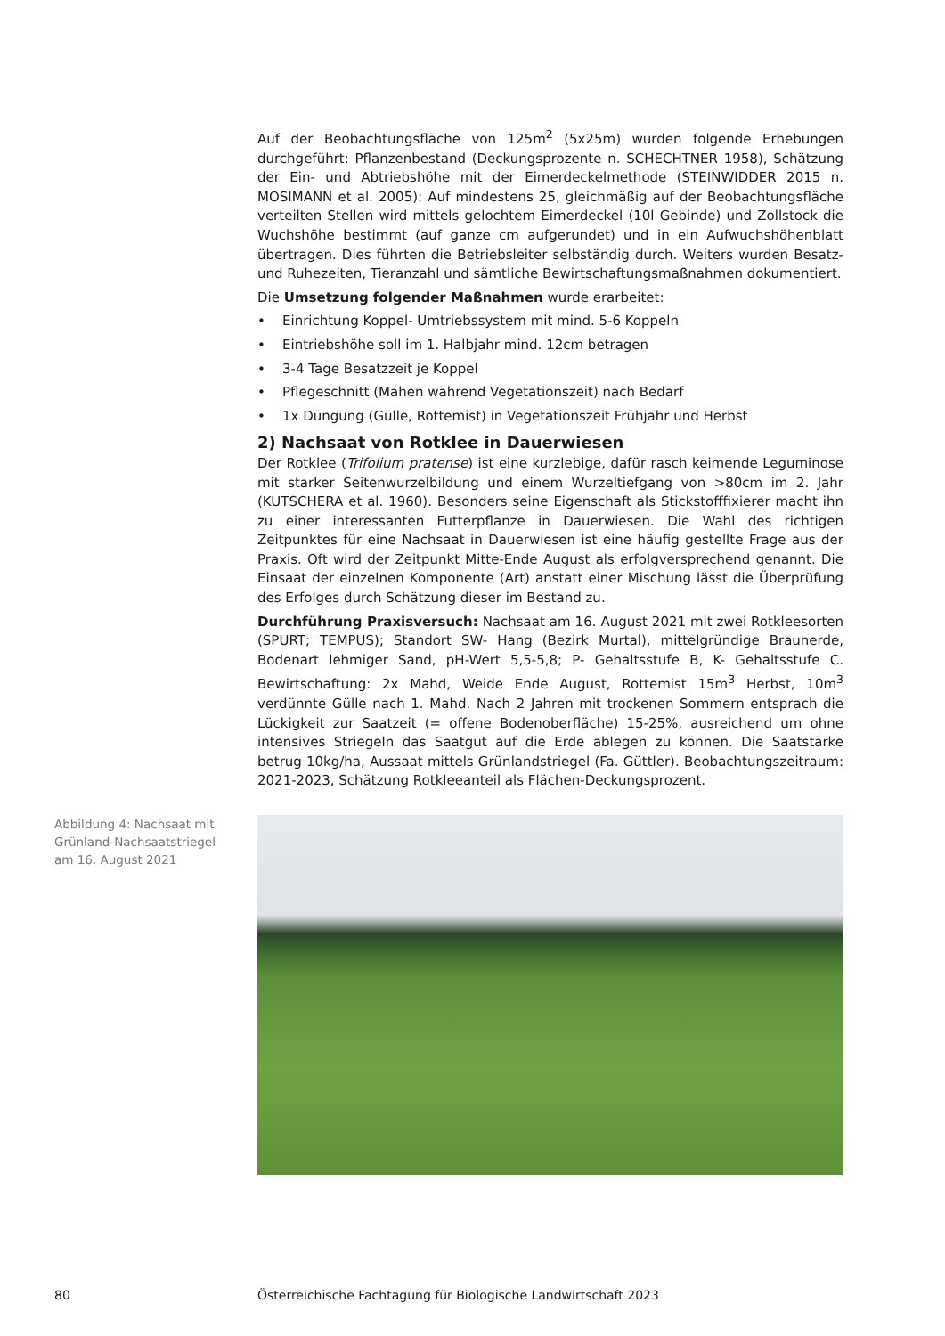Auf der Beobachtungsfläche von 125m<sup>2</sup> (5x25m) wurden folgende Erhebungen durchgeführt: Pflanzenbestand (Deckungsprozente n. SCHECHTNER 1958), Schätzung der Ein- und Abtriebshöhe mit der Eimerdeckelmethode (STEINWIDDER 2015 n. MOSIMANN et al. 2005): Auf mindestens 25, gleichmäßig auf der Beobachtungsfläche verteilten Stellen wird mittels gelochtem Eimerdeckel (10l Gebinde) und Zollstock die Wuchshöhe bestimmt (auf ganze cm aufgerundet) und in ein Aufwuchshöhenblatt übertragen. Dies führten die Betriebsleiter selbständig durch. Weiters wurden Besatz- und Ruhezeiten, Tieranzahl und sämtliche Bewirtschaftungsmaßnahmen dokumentiert.
Die Umsetzung folgender Maßnahmen wurde erarbeitet:
• Einrichtung Koppel- Umtriebssystem mit mind. 5-6 Koppeln
• Eintriebshöhe soll im 1. Halbjahr mind. 12cm betragen
• 3-4 Tage Besatzzeit je Koppel
• Pflegeschnitt (Mähen während Vegetationszeit) nach Bedarf
• 1x Düngung (Gülle, Rottemist) in Vegetationszeit Frühjahr und Herbst
2) Nachsaat von Rotklee in Dauerwiesen
Der Rotklee (Trifolium pratense) ist eine kurzlebige, dafür rasch keimende Leguminose mit starker Seitenwurzelbildung und einem Wurzeltiefgang von >80cm im 2. Jahr (KUTSCHERA et al. 1960). Besonders seine Eigenschaft als Stickstofffixierer macht ihn zu einer interessanten Futterpflanze in Dauerwiesen. Die Wahl des richtigen Zeitpunktes für eine Nachsaat in Dauerwiesen ist eine häufig gestellte Frage aus der Praxis. Oft wird der Zeitpunkt Mitte-Ende August als erfolgversprechend genannt. Die Einsaat der einzelnen Komponente (Art) anstatt einer Mischung lässt die Überprüfung des Erfolges durch Schätzung dieser im Bestand zu.
Durchführung Praxisversuch: Nachsaat am 16. August 2021 mit zwei Rotkleesorten (SPURT; TEMPUS); Standort SW- Hang (Bezirk Murtal), mittelgründige Braunerde, Bodenart lehmiger Sand, pH-Wert 5,5-5,8; P- Gehaltsstufe B, K- Gehaltsstufe C. Bewirtschaftung: 2x Mahd, Weide Ende August, Rottemist 15m<sup>3</sup> Herbst, 10m<sup>3</sup> verdünnte Gülle nach 1. Mahd. Nach 2 Jahren mit trockenen Sommern entsprach die Lückigkeit zur Saatzeit (= offene Bodenoberfläche) 15-25%, ausreichend um ohne intensives Striegeln das Saatgut auf die Erde ablegen zu können. Die Saatstärke betrug 10kg/ha, Aussaat mittels Grünlandstriegel (Fa. Güttler). Beobachtungszeitraum: 2021-2023, Schätzung Rotkleeanteil als Flächen-Deckungsprozent.
Abbildung 4: Nachsaat mit Grünland-Nachsaatstriegel am 16. August 2021
80
Österreichische Fachtagung für Biologische Landwirtschaft 2023